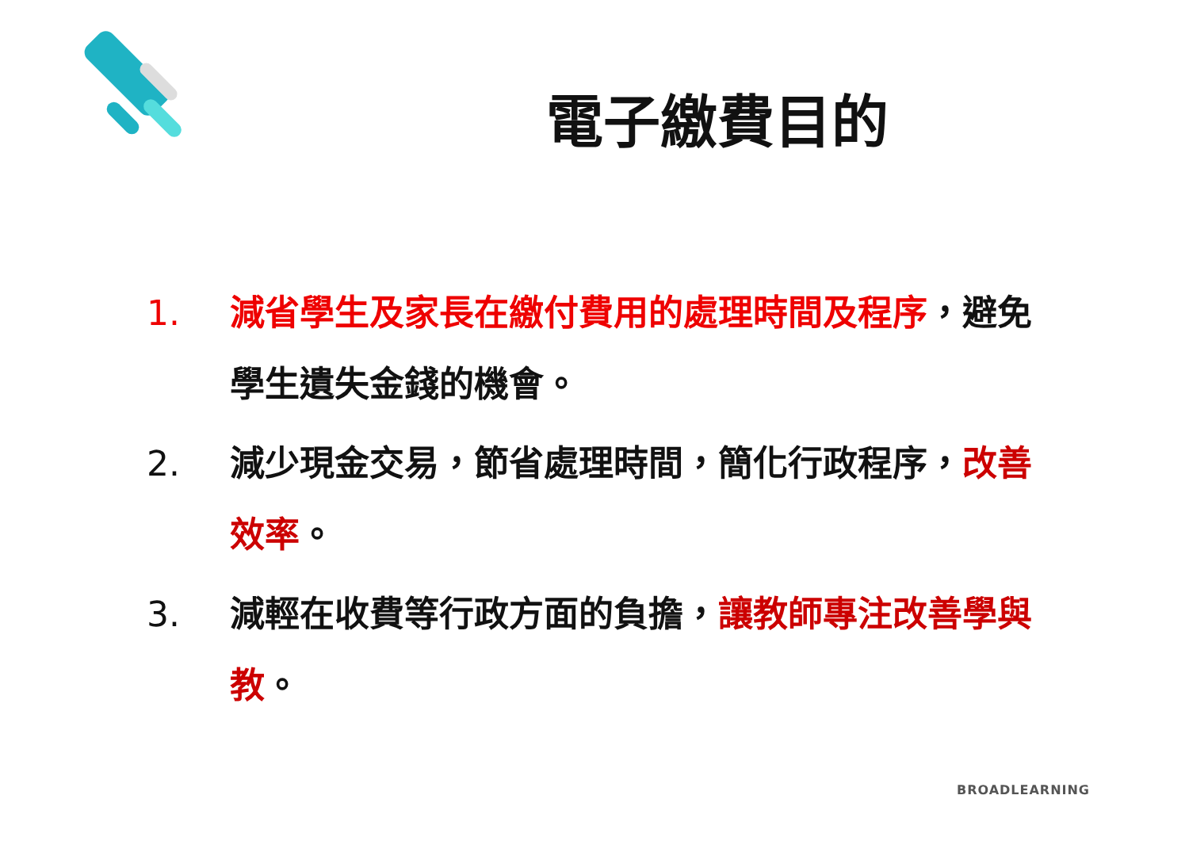電子繳費目的
1. 減省學生及家長在繳付費用的處理時間及程序，避免學生遺失金錢的機會。
2. 減少現金交易，節省處理時間，簡化行政程序，改善效率。
3. 減輕在收費等行政方面的負擔，讓教師專注改善學與教。
BROADLEARNING